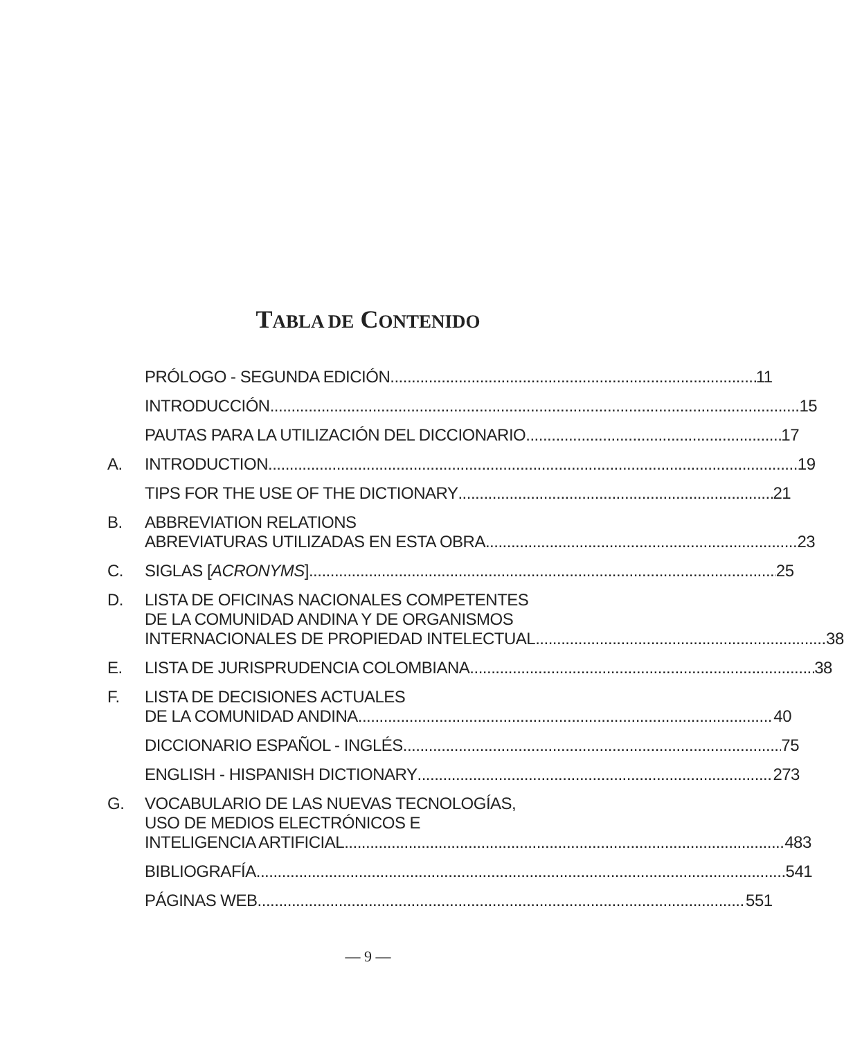TABLA DE CONTENIDO
PRÓLOGO - SEGUNDA EDICIÓN 11
INTRODUCCIÓN 15
PAUTAS PARA LA UTILIZACIÓN DEL DICCIONARIO 17
A. INTRODUCTION 19
TIPS FOR THE USE OF THE DICTIONARY 21
B. ABBREVIATION RELATIONS
ABREVIATURAS UTILIZADAS EN ESTA OBRA 23
C. SIGLAS [ACRONYMS] 25
D. LISTA DE OFICINAS NACIONALES COMPETENTES
DE LA COMUNIDAD ANDINA Y DE ORGANISMOS
INTERNACIONALES DE PROPIEDAD INTELECTUAL 38
E. LISTA DE JURISPRUDENCIA COLOMBIANA 38
F. LISTA DE DECISIONES ACTUALES
DE LA COMUNIDAD ANDINA 40
DICCIONARIO ESPAÑOL - INGLÉS 75
ENGLISH - HISPANISH DICTIONARY 273
G. VOCABULARIO DE LAS NUEVAS TECNOLOGÍAS,
USO DE MEDIOS ELECTRÓNICOS E
INTELIGENCIA ARTIFICIAL 483
BIBLIOGRAFÍA 541
PÁGINAS WEB 551
— 9 —